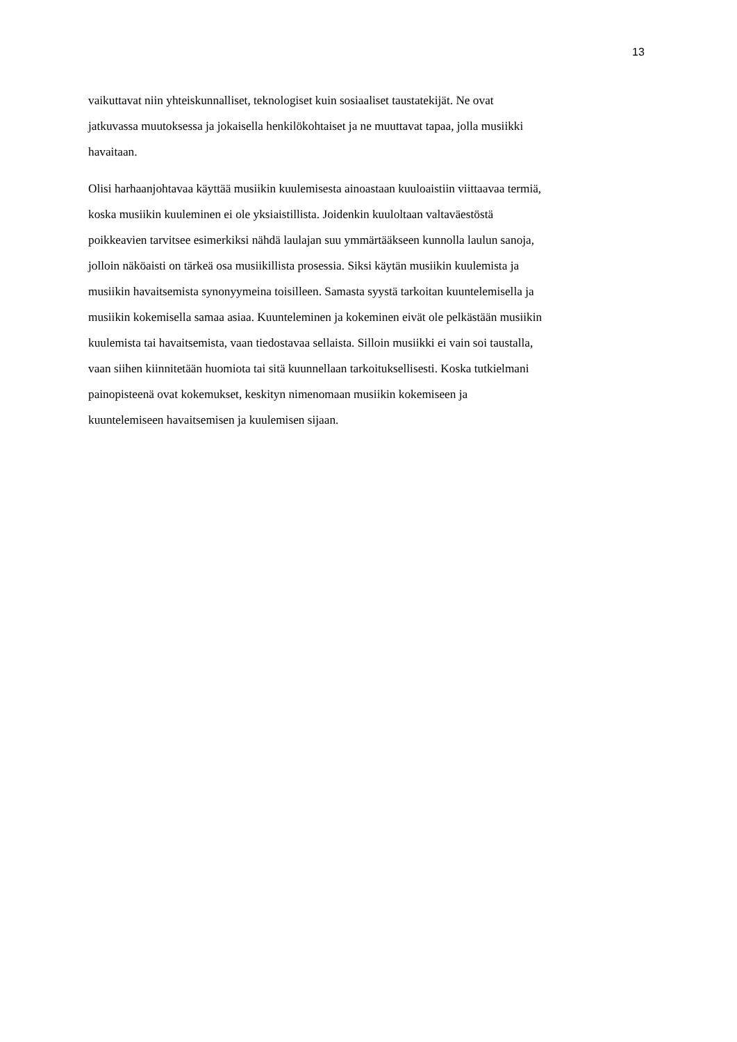13
vaikuttavat niin yhteiskunnalliset, teknologiset kuin sosiaaliset taustatekijät. Ne ovat
jatkuvassa muutoksessa ja jokaisella henkilökohtaiset ja ne muuttavat tapaa, jolla musiikki
havaitaan.
Olisi harhaanjohtavaa käyttää musiikin kuulemisesta ainoastaan kuuloaistiin viittaavaa termiä,
koska musiikin kuuleminen ei ole yksiaistillista. Joidenkin kuuloltaan valtaväestöstä
poikkeavien tarvitsee esimerkiksi nähdä laulajan suu ymmärtääkseen kunnolla laulun sanoja,
jolloin näköaisti on tärkeä osa musiikillista prosessia. Siksi käytän musiikin kuulemista ja
musiikin havaitsemista synonyymeina toisilleen. Samasta syystä tarkoitan kuuntelemisella ja
musiikin kokemisella samaa asiaa. Kuunteleminen ja kokeminen eivät ole pelkästään musiikin
kuulemista tai havaitsemista, vaan tiedostavaa sellaista. Silloin musiikki ei vain soi taustalla,
vaan siihen kiinnitetään huomiota tai sitä kuunnellaan tarkoituksellisesti. Koska tutkielmani
painopisteenä ovat kokemukset, keskityn nimenomaan musiikin kokemiseen ja
kuuntelemiseen havaitsemisen ja kuulemisen sijaan.